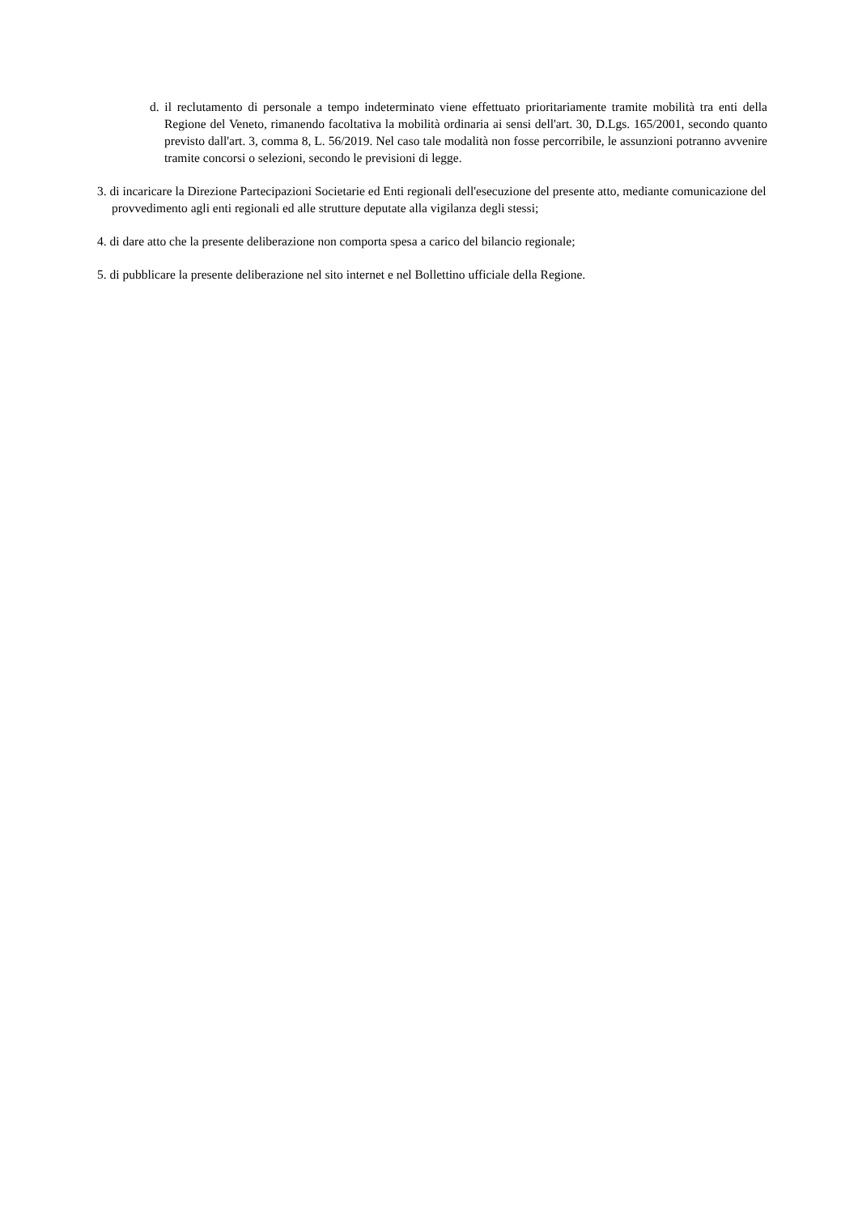d. il reclutamento di personale a tempo indeterminato viene effettuato prioritariamente tramite mobilità tra enti della Regione del Veneto, rimanendo facoltativa la mobilità ordinaria ai sensi dell'art. 30, D.Lgs. 165/2001, secondo quanto previsto dall'art. 3, comma 8, L. 56/2019. Nel caso tale modalità non fosse percorribile, le assunzioni potranno avvenire tramite concorsi o selezioni, secondo le previsioni di legge.
3. di incaricare la Direzione Partecipazioni Societarie ed Enti regionali dell'esecuzione del presente atto, mediante comunicazione del provvedimento agli enti regionali ed alle strutture deputate alla vigilanza degli stessi;
4. di dare atto che la presente deliberazione non comporta spesa a carico del bilancio regionale;
5. di pubblicare la presente deliberazione nel sito internet e nel Bollettino ufficiale della Regione.